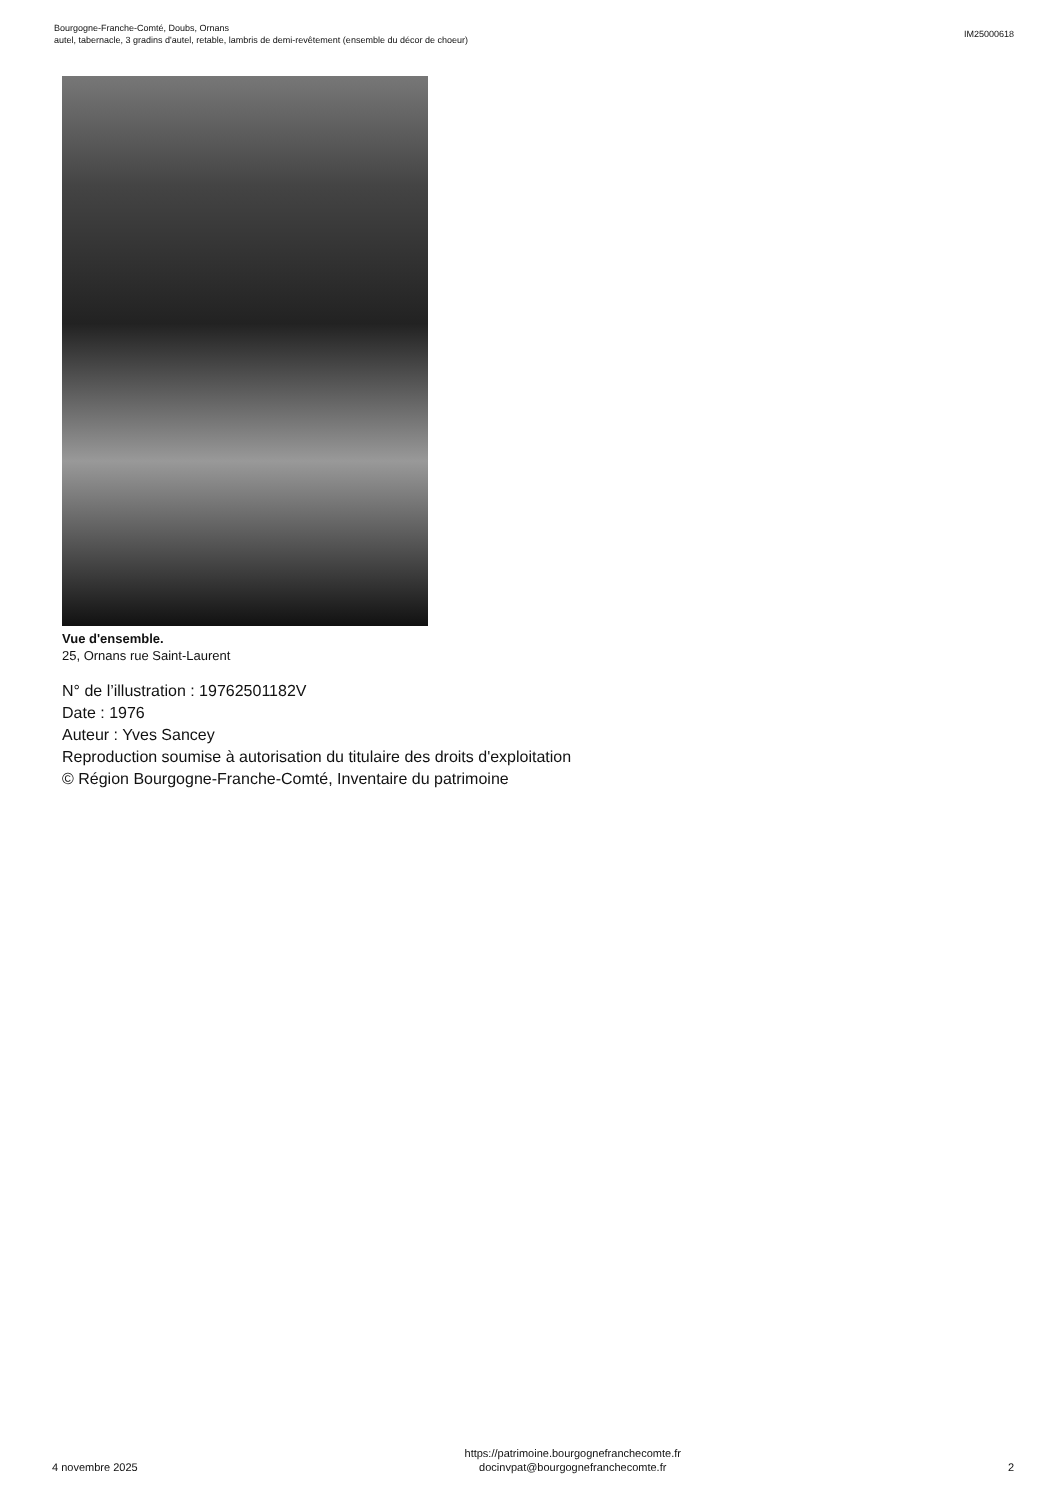Bourgogne-Franche-Comté, Doubs, Ornans
autel, tabernacle, 3 gradins d'autel, retable, lambris de demi-revêtement (ensemble du décor de choeur)
IM25000618
Vue d'ensemble.
25, Ornans rue Saint-Laurent
N° de l’illustration : 19762501182V
Date : 1976
Auteur : Yves Sancey
Reproduction soumise à autorisation du titulaire des droits d'exploitation
© Région Bourgogne-Franche-Comté, Inventaire du patrimoine
4 novembre 2025
https://patrimoine.bourgognefranchecomte.fr
docinvpat@bourgognefranchecomte.fr
2